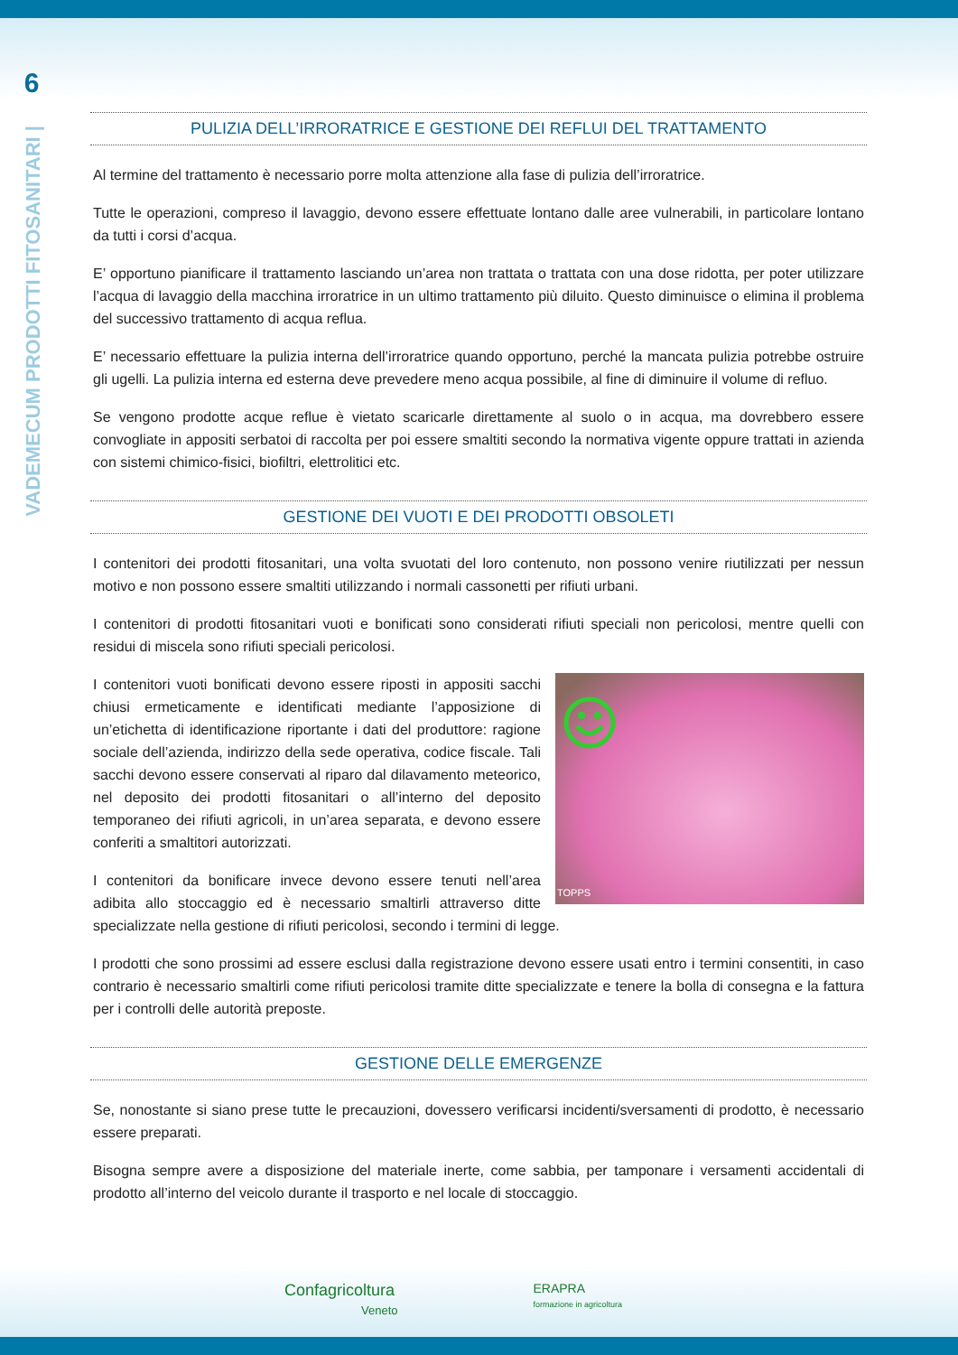6
VADEMECUM PRODOTTI FITOSANITARI |
PULIZIA DELL’IRRORATRICE E GESTIONE DEI REFLUI DEL TRATTAMENTO
Al termine del trattamento è necessario porre molta attenzione alla fase di pulizia dell’irroratrice.
Tutte le operazioni, compreso il lavaggio, devono essere effettuate lontano dalle aree vulnerabili, in particolare lontano da tutti i corsi d’acqua.
E’ opportuno pianificare il trattamento lasciando un’area non trattata o trattata con una dose ridotta, per poter utilizzare l’acqua di lavaggio della macchina irroratrice in un ultimo trattamento più diluito. Questo diminuisce o elimina il problema del successivo trattamento di acqua reflua.
E’ necessario effettuare la pulizia interna dell’irroratrice quando opportuno, perché la mancata pulizia potrebbe ostruire gli ugelli. La pulizia interna ed esterna deve prevedere meno acqua possibile, al fine di diminuire il volume di refluo.
Se vengono prodotte acque reflue è vietato scaricarle direttamente al suolo o in acqua, ma dovrebbero essere convogliate in appositi serbatoi di raccolta per poi essere smaltiti secondo la normativa vigente oppure trattati in azienda con sistemi chimico-fisici, biofiltri, elettrolitici etc.
GESTIONE DEI VUOTI E DEI PRODOTTI OBSOLETI
I contenitori dei prodotti fitosanitari, una volta svuotati del loro contenuto, non possono venire riutilizzati per nessun motivo e non possono essere smaltiti utilizzando i normali cassonetti per rifiuti urbani.
I contenitori di prodotti fitosanitari vuoti e bonificati sono considerati rifiuti speciali non pericolosi, mentre quelli con residui di miscela sono rifiuti speciali pericolosi.
TOPPS
I contenitori vuoti bonificati devono essere riposti in appositi sacchi chiusi ermeticamente e identificati mediante l’apposizione di un’etichetta di identificazione riportante i dati del produttore: ragione sociale dell’azienda, indirizzo della sede operativa, codice fiscale. Tali sacchi devono essere conservati al riparo dal dilavamento meteorico, nel deposito dei prodotti fitosanitari o all’interno del deposito temporaneo dei rifiuti agricoli, in un’area separata, e devono essere conferiti a smaltitori autorizzati.
I contenitori da bonificare invece devono essere tenuti nell’area adibita allo stoccaggio ed è necessario smaltirli attraverso ditte specializzate nella gestione di rifiuti pericolosi, secondo i termini di legge.
I prodotti che sono prossimi ad essere esclusi dalla registrazione devono essere usati entro i termini consentiti, in caso contrario è necessario smaltirli come rifiuti pericolosi tramite ditte specializzate e tenere la bolla di consegna e la fattura per i controlli delle autorità preposte.
GESTIONE DELLE EMERGENZE
Se, nonostante si siano prese tutte le precauzioni, dovessero verificarsi incidenti/sversamenti di prodotto, è necessario essere preparati.
Bisogna sempre avere a disposizione del materiale inerte, come sabbia, per tamponare i versamenti accidentali di prodotto all’interno del veicolo durante il trasporto e nel locale di stoccaggio.
Confagricoltura
Veneto
ERAPRA
formazione in agricoltura